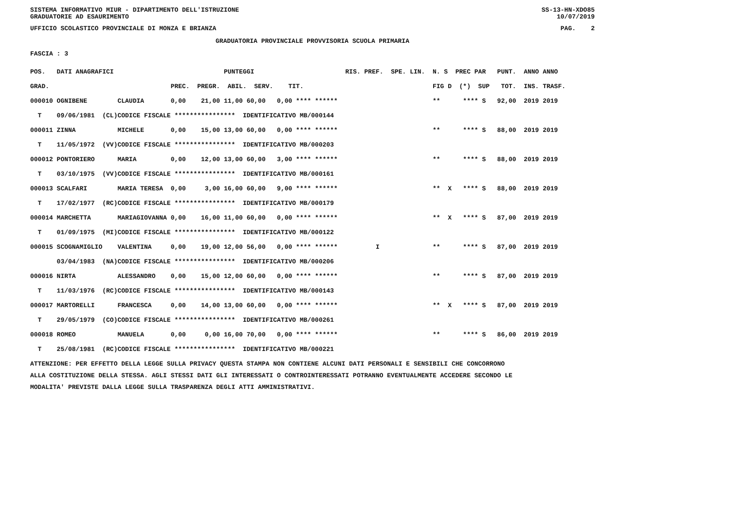SISTEMA INFORMATIVO MIUR - DIPARTIMENTO DELL'ISTRUZIONE SS-13-HN-XDO85
GRADUATORIE AD ESAURIMENTO 10/07/2019
UFFICIO SCOLASTICO PROVINCIALE DI MONZA E BRIANZA PAG. 2
GRADUATORIA PROVINCIALE PROVVISORIA SCUOLA PRIMARIA
FASCIA : 3
| POS. | DATI ANAGRAFICI | | | PUNTEGGI | RIS. PREF. SPE. LIN. | N. S PREC PAR | PUNT. ANNO ANNO |
| --- | --- | --- | --- | --- | --- | --- | --- |
| GRAD. | | | PREC. | PREGR. ABIL. SERV. TIT. | | FIG D (*) SUP | TOT. INS. TRASF. |
| 000010 | OGNIBENE | CLAUDIA | 0,00 | 21,00 11,00 60,00 0,00 **** ****** | | ** **** S | 92,00 2019 2019 |
| T | 09/06/1981 (CL) | CODICE FISCALE **************** IDENTIFICATIVO MB/000144 | | | | | |
| 000011 | ZINNA | MICHELE | 0,00 | 15,00 13,00 60,00 0,00 **** ****** | | ** **** S | 88,00 2019 2019 |
| T | 11/05/1972 (VV) | CODICE FISCALE **************** IDENTIFICATIVO MB/000203 | | | | | |
| 000012 | PONTORIERO | MARIA | 0,00 | 12,00 13,00 60,00 3,00 **** ****** | | ** **** S | 88,00 2019 2019 |
| T | 03/10/1975 (VV) | CODICE FISCALE **************** IDENTIFICATIVO MB/000161 | | | | | |
| 000013 | SCALFARI | MARIA TERESA | 0,00 | 3,00 16,00 60,00 9,00 **** ****** | | ** X **** S | 88,00 2019 2019 |
| T | 17/02/1977 (RC) | CODICE FISCALE **************** IDENTIFICATIVO MB/000179 | | | | | |
| 000014 | MARCHETTA | MARIAGIOVANNA | 0,00 | 16,00 11,00 60,00 0,00 **** ****** | | ** X **** S | 87,00 2019 2019 |
| T | 01/09/1975 (MI) | CODICE FISCALE **************** IDENTIFICATIVO MB/000122 | | | | | |
| 000015 | SCOGNAMIGLIO | VALENTINA | 0,00 | 19,00 12,00 56,00 0,00 **** ****** | I | ** **** S | 87,00 2019 2019 |
| | 03/04/1983 (NA) | CODICE FISCALE **************** IDENTIFICATIVO MB/000206 | | | | | |
| 000016 | NIRTA | ALESSANDRO | 0,00 | 15,00 12,00 60,00 0,00 **** ****** | | ** **** S | 87,00 2019 2019 |
| T | 11/03/1976 (RC) | CODICE FISCALE **************** IDENTIFICATIVO MB/000143 | | | | | |
| 000017 | MARTORELLI | FRANCESCA | 0,00 | 14,00 13,00 60,00 0,00 **** ****** | | ** X **** S | 87,00 2019 2019 |
| T | 29/05/1979 (CO) | CODICE FISCALE **************** IDENTIFICATIVO MB/000261 | | | | | |
| 000018 | ROMEO | MANUELA | 0,00 | 0,00 16,00 70,00 0,00 **** ****** | | ** **** S | 86,00 2019 2019 |
| T | 25/08/1981 (RC) | CODICE FISCALE **************** IDENTIFICATIVO MB/000221 | | | | | |
ATTENZIONE: PER EFFETTO DELLA LEGGE SULLA PRIVACY QUESTA STAMPA NON CONTIENE ALCUNI DATI PERSONALI E SENSIBILI CHE CONCORRONO
ALLA COSTITUZIONE DELLA STESSA. AGLI STESSI DATI GLI INTERESSATI O CONTROINTERESSATI POTRANNO EVENTUALMENTE ACCEDERE SECONDO LE
MODALITA' PREVISTE DALLA LEGGE SULLA TRASPARENZA DEGLI ATTI AMMINISTRATIVI.